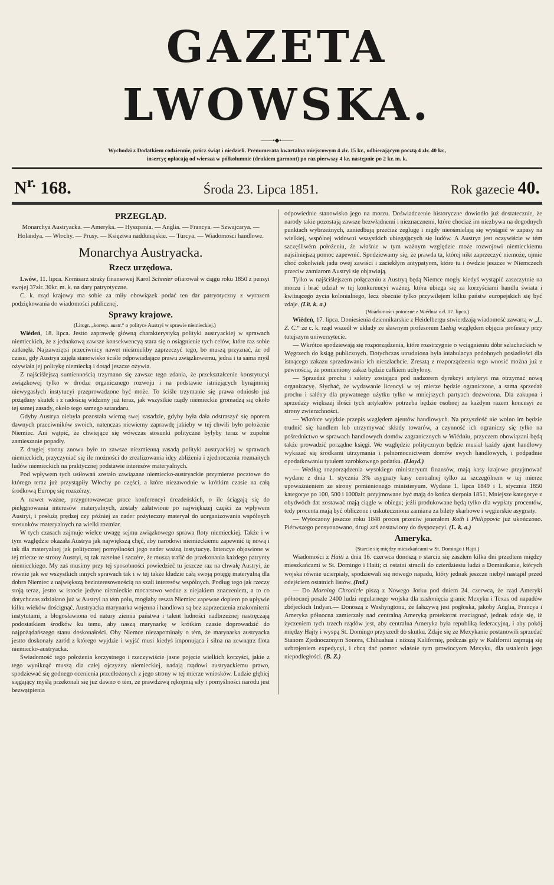GAZETA LWOWSKA.
——•◆•——
Wychodzi z Dodatkiem codziennie, prócz świąt i niedzieli. Prenumerata kwartalna miejscowym 4 złr. 15 kr., odbierającym pocztą 4 złr. 40 kr.,
insercyę opłacają od wiersza w półkolumnie (drukiem garmont) po raz pierwszy 4 kr. następnie po 2 kr. m. k.
N<sup>r.</sup> 168. Środa 23. Lipca 1851. Rok gazecie 40.
PRZEGLĄD.
Monarchya Austryacka. — Ameryka. — Hyszpania. — Anglia. — Francya. — Szwajcarya. — Holandya. — Włochy. — Prusy. — Księztwa naddunajskie. — Turcya. — Wiadomości handlowe.
Monarchya Austryacka.
Rzecz urzędowa.
Lwów, 11. lipca. Komisarz straży finansowej Karol Schreier ofiarował w ciągu roku 1850 z pensyi swojej 37złr. 30kr. m. k. na dary patryotyczne.
C. k. rząd krajowy ma sobie za miły obowiązek podać ten dar patryotyczny z wyrazem podziękowania do wiadomości publicznej.
Sprawy krajowe.
(Litogr. „koresp. austr.“ o polityce Austryi w sprawie niemieckiej.)
Wiédeń, 18. lipca. Jestto zaprawdę główną charakterystyką polityki austryackiej w sprawach niemieckich, że z jednakową zawsze konsekwencyą stara się o osiągnienie tych celów, które raz sobie zatknęła. Najzawziętsi przeciwnicy nawet nieśmieliby zaprzeczyć tego, bo muszą przyznać, że od czasu, gdy Austrya zajęła stanowisko ściśle odpowiadające prawu związkowemu, jedna i ta sama myśl ożywiała jej politykę niemiecką i dotąd jeszcze ożywia.
Z najściślejszą sumiennością trzymano się zawsze tego zdania, że przekształcenie konstytucyi związkowej tylko w drodze organicznego rozwoju i na podstawie istniejących bynajmniej niewygasłych instytucyi przeprowadzone być może. To ściśle trzymanie się prawa odniosło już pożądany skutek i z radością widzimy już teraz, jak wszystkie rządy niemieckie gromadzą się około tej samej zasady, około tego samego sztandaru.
Gdyby Austrya niebyła pozostała wierną swej zasadzie, gdyby była dała odstraszyć się oporem dawnych przeciwników swoich, natenczas niewiemy zaprawdę jakieby w tej chwili było położenie Niemiec. Ani wątpić, że chwiejące się wówczas stosunki polityczne byłyby teraz w zupełne zamieszanie popadły.
Z drugiej strony znowu było to zawsze niezmienną zasadą polityki austryackiej w sprawach niemieckich, przyczyniać się ile możności do zrealizowania idey zbliżenia i zjednoczenia rozmaitych ludów niemieckich na praktycznej podstawie interesów materyalnych.
Pod wpływem tych usiłowań zostało zawiązane niemiecko-austryackie przymierze pocztowe do którego teraz już przystąpiły Włochy po części, a które niezawodnie w krótkim czasie na całą środkową Europę się rozszérzy.
A nawet ważne, przygotowawcze prace konferencyi drezdeńskich, o ile ściągają się do pielęgnowania interesów materyalnych, zostały załatwione po największej części za wpływem Austryi, i posłużą prędzej czy później za nader pożyteczny materyał do uorganizowania wspólnych stosunków materyalnych na wielki rozmiar.
W tych czasach zajmuje wielce uwagę sejmu związkowego sprawa floty niemieckiej. Także i w tym względzie okazała Austrya jak największą chęć, aby narodowi niemieckiemu zapewnić tę nową i tak dla materyalnej jak politycznej pomyślności jego nader ważną instytucyę. Intencye objawione w tej mierze ze strony Austryi, są tak rzetelne i szczére, że muszą trafić do przekonania każdego patryoty niemieckiego. My zaś musimy przy tej sposobności powiedzieć tu jeszcze raz na chwałę Austryi, że równie jak we wszystkich innych sprawach tak i w tej także kładzie całą swoją potęgę materyalną dla dobra Niemiec z największą bezinteresownością na szali interesów wspólnych. Podług tego jak rzeczy stoją teraz, jestto w istocie jedyne niemieckie mocarstwo wodne z niejakiem znaczeniem, a to co dotychczas zdziałano już w Austryi na tém polu, mogłaby reszta Niemiec zapewne dopiero po upływie kilku wieków doścignąć. Austryacka marynarka wojenna i handlowa są bez zaprzeczenia znakomitemi instytutami, a błogosławiona od natury ziemia państwa i talent ludności nadbrzeżnej nastręczają podostatkiem środków ku temu, aby naszą marynarkę w krótkim czasie doprowadzić do najpożądańszego stanu doskonałości. Oby Niemce niezapominały o tém, że marynarka austryacka jestto doskonały zaród z którego wyjdzie i wyjść musi kiedyś imponująca i silna na zewnątrz flota niemiecko-austryacka.
Świadomość tego położenia korzystnego i rzeczywiście jasne pojęcie wielkich korzyści, jakie z tego wyniknąć muszą dla całej ojczyzny niemieckiej, nadają rządowi austryackiemu prawo, spodziewać się godnego ocenienia przedłożonych z jego strony w tej mierze wniosków. Ludzie głębiej sięgający myślą przekonali się już dawno o tém, że prawdziwą rękojmią siły i pomyślności narodu jest bezwątpienia
odpowiednie stanowisko jego na morzu. Doświadczenie historyczne dowiodło już dostatecznie, że narody takie pozostają zawsze bezwładnemi i nieznacznemi, które chociaż im niezbywa na dogodnych punktach wybrzeżnych, zaniedbują przecież żeglugę i nigdy nieośmielają się wystąpić w zapasy na wielkiej, wspólnej widowni wszystkich ubiegających się ludów. A Austrya jest oczywiście w tém szczęśliwém położeniu, że właśnie w tym ważnym względzie może rozwojowi niemieckiemu najsilniejszą pomoc zapewnić. Spodziewamy się, że prawda ta, której nikt zaprzeczyć niemoże, ujmie choć cokolwiek jadu owej zawiści i zaciekłym antypatyom, które tu i ówdzie jeszcze w Niemczech przeciw zamiarom Austryi się objawiają.
Tylko w najściślejszem połączeniu z Austryą będą Niemce mogły kiedyś wystąpić zaszczytnie na morzu i brać udział w tej konkurencyi ważnej, która ubiega się za korzyściami handlu świata i kwitnącego życia kolonialnego, lecz obecnie tylko przywilejem kilku państw europejskich się być zdaje. (Lit. k. a.)
(Wiadomości potoczne z Wiédnia z d. 17. lipca.)
Wiédeń, 17. lipca. Doniesienia dziennikarskie z Heidelbergu stwierdzają wiadomość zawartą w „L. Z. C.“ że c. k. rząd wszedł w układy ze sławnym profesorem Liebig względem objęcia profesury przy tutejszym uniwersytecie.
— Wkrótce spodziewają się rozporządzenia, które rozstrzygnie o wciągnieniu dóbr szlacheckich w Węgrzech do ksiąg publicznych. Dotychczas utrudniona była intabulacya podobnych posiadłości dla istnącego zakazu sprzedawania ich nieszlachcie. Zresztą z rozporządzenia tego wnosić można już z pewnością, że pomieniony zakaz będzie całkiem uchylony.
— Sprzedaż prochu i saletry zostająca pod nadzorem dyrekcyi artyleryi ma otrzymać nową organizacyę. Słychać, że wydawanie licencyi w tej mierze będzie ograniczone, a sama sprzedaż prochu i salétry dla prywatnego użytku tylko w mniejszych partyach dozwolona. Dla zakupna i sprzedaży większej ilości tych artykułów potrzeba będzie osobnej za każdym razem koncesyi ze strony zwierzchności.
— Wkrótce wyjdzie przepis względem ajentów handlowych. Na przyszłość nie wolno im będzie trudnić się handlem lub utrzymywać składy towarów, a czynność ich ograniczy się tylko na pośrednictwo w sprawach handlowych domów zagranicznych w Wiédniu, przyczem obowiązani będą także prowadzić porządne księgi. We względzie politycznym będzie musiał każdy ajent handlowy wykazać się środkami utrzymania i pełnomocnictwem domów swych handlowych, i podpadnie opodatkowaniu tytułem zarobkowego podatku. (Lloyd.)
— Według rozporządzenia wysokiego ministeryum finansów, mają kasy krajowe przyjmować wydane z dnia 1. stycznia 3% asygnaty kasy centralnej tylko za szczególnem w tej mierze upoważnieniem ze strony pomienionego ministeryum. Wydane 1. lipca 1849 i 1. stycznia 1850 kategorye po 100, 500 i 1000złr. przyjmowane być mają do końca sierpnia 1851. Mniejsze kategorye z obydwóch dat zostawać mają ciągle w obiegu; jeźli produkowane będą tylko dla wypłaty procentów, tedy procenta mają być obliczone i uskuteczniona zamiana za bilety skarbowe i węgierskie asygnaty.
— Wytoczony jeszcze roku 1848 proces przeciw jenerałom Roth i Philippovic już ukończono. Piérwszego pensyonowano, drugi zaś zostawiony do dyspozycyi. (L. k. a.)
Ameryka.
(Starcie się między mieszkańcami w St. Domingo i Hajti.)
Wiadomości z Haiti z dnia 16. czerwca donoszą o starciu się zaszłem kilka dni przedtem między mieszkańcami w St. Domingo i Haiti; ci ostatni stracili do czterdziestu ludzi a Dominikanie, których wojska równie ucierpiały, spodziewali się nowego napadu, który jednak jeszcze niebył nastąpił przed odejściem ostatnich listów. (Ind.)
— Do Morning Chronicle piszą z Nowego Jorku pod dniem 24. czerwca, że rząd Ameryki północnej poszle 2400 ludzi regularnego wojska dla zasłonięcia granic Mexyku i Texas od napadów zbójeckich Indyan.— Donoszą z Washyngtonu, że fałszywą jest pogłoska, jakoby Anglia, Francya i Ameryka północna zamierzały nad centralną Ameryką protektorat rozciągnąć, jednak zdaje się, iż życzeniem tych trzech rządów jest, aby centralna Ameryka była republiką federacyjną, i aby pokój między Hajty i wyspą St. Domingo przyszedł do skutku. Zdaje się że Mexykanie postanowili sprzedać Stanom Zjednoczonym Sonora, Chihuahua i niższą Kalifornię, podczas gdy w Kalifornii zajmują się uzbrojeniem expedycyi, i chcą dać pomoc właśnie tym prowincyom Mexyku, dla ustalenia jego niepodległości. (B. Z.)